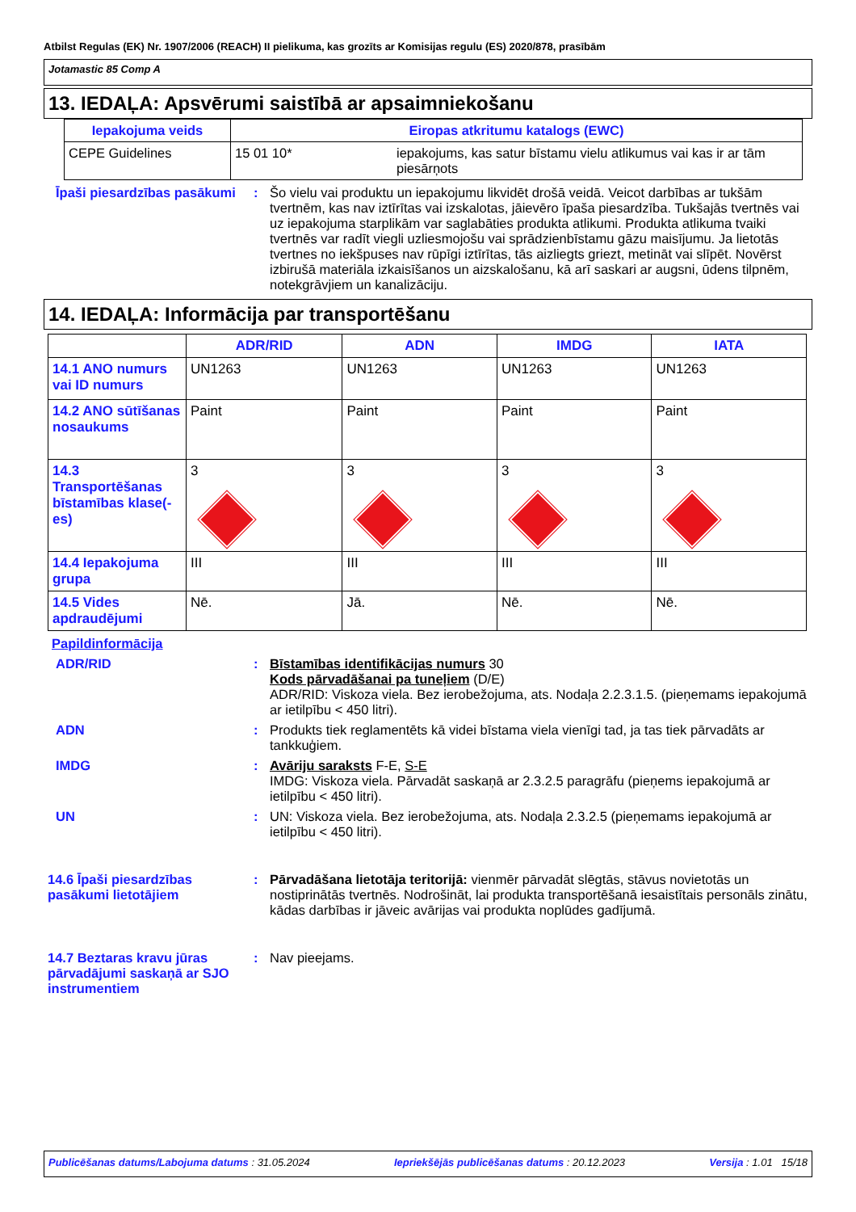Atbilst Regulas (EK) Nr. 1907/2006 (REACH) II pielikuma, kas grozīts ar Komisijas regulu (ES) 2020/878, prasībām
Jotamastic 85 Comp A
13. IEDAĻA: Apsvērumi saistībā ar apsaimniekošanu
| Iepakojuma veids | Eiropas atkritumu katalogs (EWC) | |
| --- | --- | --- |
| CEPE Guidelines | 15 01 10* | iepakojums, kas satur bīstamu vielu atlikumus vai kas ir ar tām piesārņots |
Īpaši piesardzības pasākumi
: Šo vielu vai produktu un iepakojumu likvidēt drošā veidā. Veicot darbības ar tukšām tvertnēm, kas nav iztīrītas vai izskalotas, jāievēro īpaša piesardzība. Tukšajās tvertnēs vai uz iepakojuma starplikām var saglabāties produkta atlikumi. Produkta atlikuma tvaiki tvertnēs var radīt viegli uzliesmojošu vai sprādzienbīstamu gāzu maisījumu. Ja lietotās tvertnes no iekšpuses nav rūpīgi iztīrītas, tās aizliegts griezt, metināt vai slīpēt. Novērst izbirušā materiāla izkaisīšanos un aizskalošanu, kā arī saskari ar augsni, ūdens tilpnēm, notekgrāvjiem un kanalizāciju.
14. IEDAĻA: Informācija par transportēšanu
| | ADR/RID | ADN | IMDG | IATA |
| --- | --- | --- | --- | --- |
| 14.1 ANO numurs vai ID numurs | UN1263 | UN1263 | UN1263 | UN1263 |
| 14.2 ANO sūtīšanas nosaukums | Paint | Paint | Paint | Paint |
| 14.3 Transportēšanas bīstamības klase(-es) | 3 | 3 | 3 | 3 |
| 14.4 Iepakojuma grupa | III | III | III | III |
| 14.5 Vides apdraudējumi | Nē. | Jā. | Nē. | Nē. |
Papildinformācija
ADR/RID : Bīstamības identifikācijas numurs 30
Kods pārvadāšanai pa tuneļiem (D/E)
ADR/RID: Viskoza viela. Bez ierobežojuma, ats. Nodaļa 2.2.3.1.5. (pieņemams iepakojumā ar ietilpību < 450 litri).
ADN : Produkts tiek reglamentēts kā videi bīstama viela vienīgi tad, ja tas tiek pārvadāts ar tankkuģiem.
IMDG : Avāriju saraksts F-E, S-E
IMDG: Viskoza viela. Pārvadāt saskaņā ar 2.3.2.5 paragrāfu (pieņems iepakojumā ar ietilpību < 450 litri).
UN : UN: Viskoza viela. Bez ierobežojuma, ats. Nodaļa 2.3.2.5 (pieņemams iepakojumā ar ietilpību < 450 litri).
14.6 Īpaši piesardzības pasākumi lietotājiem
: Pārvadāšana lietotāja teritorijā: vienmēr pārvadāt slēgtās, stāvus novietotās un nostiprinātās tvertnēs. Nodrošināt, lai produkta transportēšanā iesaistītais personāls zinātu, kādas darbības ir jāveic avārijas vai produkta noplūdes gadījumā.
14.7 Beztaras kravu jūras pārvadājumi saskaņā ar SJO instrumentiem
: Nav pieejams.
Publicēšanas datums/Labojuma datums : 31.05.2024 Iepriekšējās publicēšanas datums : 20.12.2023 Versija : 1.01 15/18